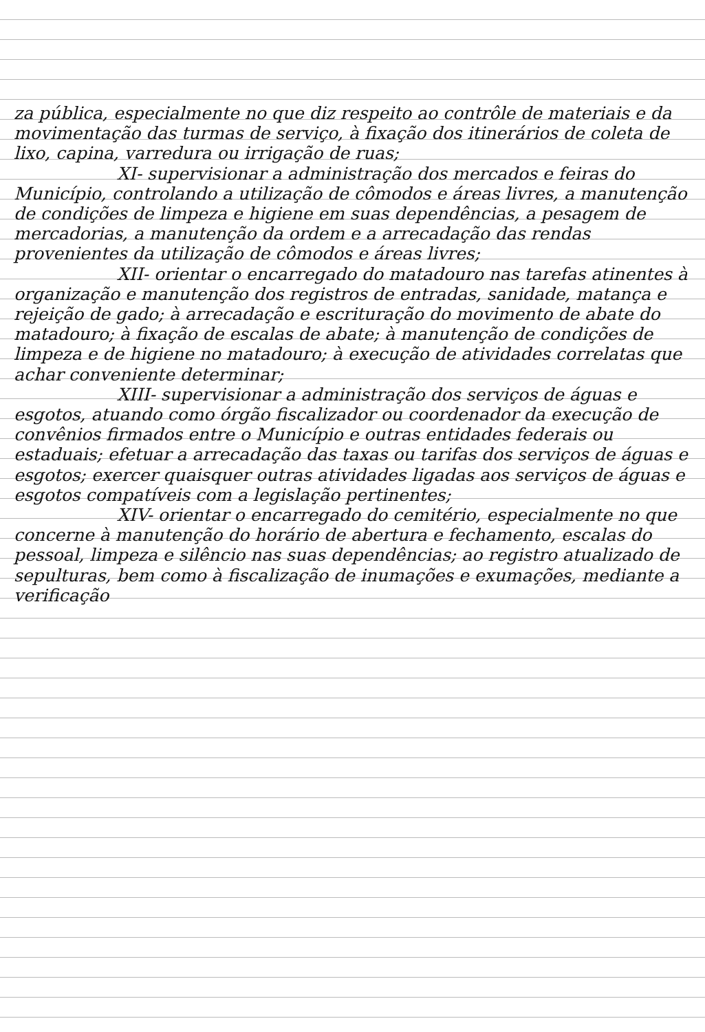za pública, especialmente no que diz respeito ao contrôle de materiais e da movimentação das turmas de serviço, à fixação dos itinerários de coleta de lixo, capina, varredura ou irrigação de ruas;
XI- supervisionar a administração dos mercados e feiras do Município, controlando a utilização de cômodos e áreas livres, a manutenção de condições de limpeza e higiene em suas dependências, a pesagem de mercadorias, a manutenção da ordem e a arrecadação das rendas provenientes da utilização de cômodos e áreas livres;
XII- orientar o encarregado do matadouro nas tarefas atinentes à organização e manutenção dos registros de entradas, sanidade, matança e rejeição de gado; à arrecadação e escrituração do movimento de abate do matadouro; à fixação de escalas de abate; à manutenção de condições de limpeza e de higiene no matadouro; à execução de atividades correlatas que achar conveniente determinar;
XIII- supervisionar a administração dos serviços de águas e esgotos, atuando como órgão fiscalizador ou coordenador da execução de convênios firmados entre o Município e outras entidades federais ou estaduais; efetuar a arrecadação das taxas ou tarifas dos serviços de águas e esgotos; exercer quaisquer outras atividades ligadas aos serviços de águas e esgotos compatíveis com a legislação pertinentes;
XIV- orientar o encarregado do cemitério, especialmente no que concerne à manutenção do horário de abertura e fechamento, escalas do pessoal, limpeza e silêncio nas suas dependências; ao registro atualizado de sepulturas, bem como à fiscalização de inumações e exumações, mediante a verificação